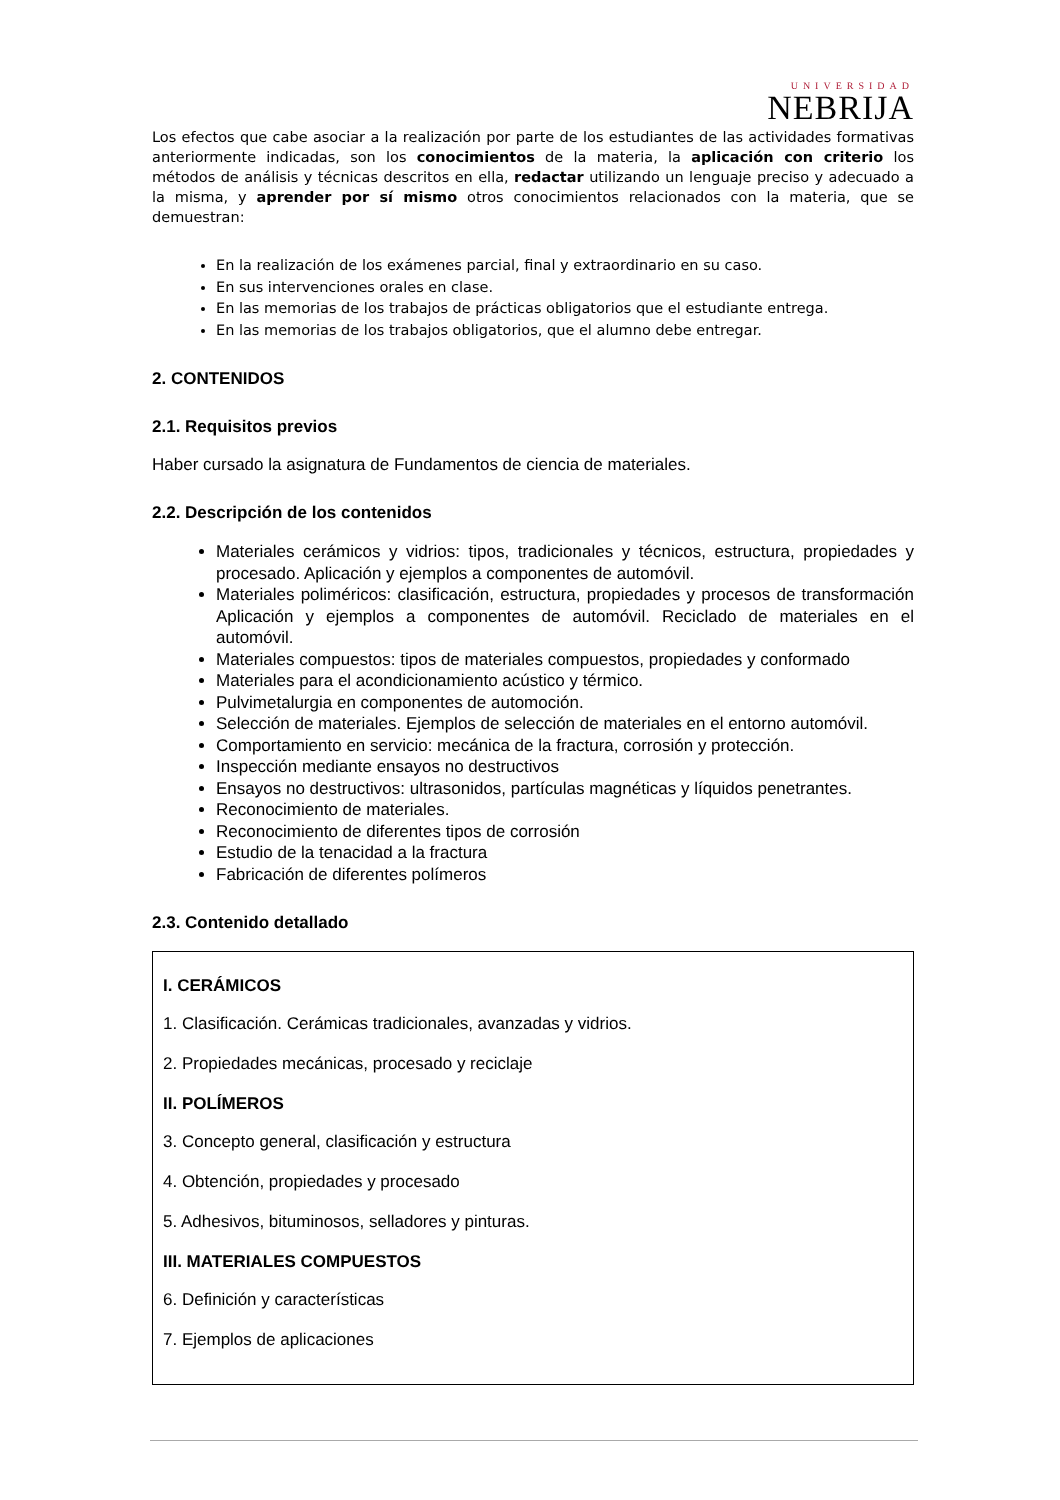UNIVERSIDAD
NEBRIJA
Los efectos que cabe asociar a la realización por parte de los estudiantes de las actividades formativas anteriormente indicadas, son los conocimientos de la materia, la aplicación con criterio los métodos de análisis y técnicas descritos en ella, redactar utilizando un lenguaje preciso y adecuado a la misma, y aprender por sí mismo otros conocimientos relacionados con la materia, que se demuestran:
En la realización de los exámenes parcial, final y extraordinario en su caso.
En sus intervenciones orales en clase.
En las memorias de los trabajos de prácticas obligatorios que el estudiante entrega.
En las memorias de los trabajos obligatorios, que el alumno debe entregar.
2. CONTENIDOS
2.1. Requisitos previos
Haber cursado la asignatura de Fundamentos de ciencia de materiales.
2.2. Descripción de los contenidos
Materiales cerámicos y vidrios: tipos, tradicionales y técnicos, estructura, propiedades y procesado. Aplicación y ejemplos a componentes de automóvil.
Materiales poliméricos: clasificación, estructura, propiedades y procesos de transformación Aplicación y ejemplos a componentes de automóvil. Reciclado de materiales en el automóvil.
Materiales compuestos: tipos de materiales compuestos, propiedades y conformado
Materiales para el acondicionamiento acústico y térmico.
Pulvimetalurgia en componentes de automoción.
Selección de materiales. Ejemplos de selección de materiales en el entorno automóvil.
Comportamiento en servicio: mecánica de la fractura, corrosión y protección.
Inspección mediante ensayos no destructivos
Ensayos no destructivos: ultrasonidos, partículas magnéticas y líquidos penetrantes.
Reconocimiento de materiales.
Reconocimiento de diferentes tipos de corrosión
Estudio de la tenacidad a la fractura
Fabricación de diferentes polímeros
2.3. Contenido detallado
I. CERÁMICOS
1. Clasificación. Cerámicas tradicionales, avanzadas y vidrios.
2. Propiedades mecánicas, procesado y reciclaje
II. POLÍMEROS
3. Concepto general, clasificación y estructura
4. Obtención, propiedades y procesado
5. Adhesivos, bituminosos, selladores y pinturas.
III. MATERIALES COMPUESTOS
6. Definición y características
7. Ejemplos de aplicaciones